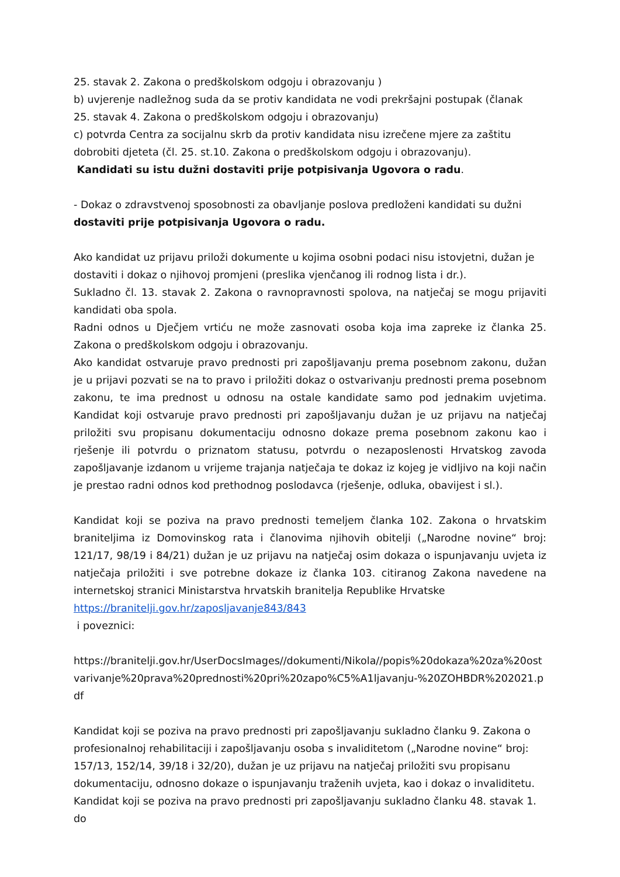25. stavak 2. Zakona o predškolskom odgoju i obrazovanju )
b) uvjerenje nadležnog suda da se protiv kandidata ne vodi prekršajni postupak (članak
25. stavak 4. Zakona o predškolskom odgoju i obrazovanju)
c) potvrda Centra za socijalnu skrb da protiv kandidata nisu izrečene mjere za zaštitu
dobrobiti djeteta (čl. 25. st.10. Zakona o predškolskom odgoju i obrazovanju).
Kandidati su istu dužni dostaviti prije potpisivanja Ugovora o radu.
- Dokaz o zdravstvenoj sposobnosti za obavljanje poslova predloženi kandidati su dužni dostaviti prije potpisivanja Ugovora o radu.
Ako kandidat uz prijavu priloži dokumente u kojima osobni podaci nisu istovjetni, dužan je dostaviti i dokaz o njihovoj promjeni (preslika vjenčanog ili rodnog lista i dr.).
Sukladno čl. 13. stavak 2. Zakona o ravnopravnosti spolova, na natječaj se mogu prijaviti kandidati oba spola.
Radni odnos u Dječjem vrtiću ne može zasnovati osoba koja ima zapreke iz članka 25. Zakona o predškolskom odgoju i obrazovanju.
Ako kandidat ostvaruje pravo prednosti pri zapošljavanju prema posebnom zakonu, dužan je u prijavi pozvati se na to pravo i priložiti dokaz o ostvarivanju prednosti prema posebnom zakonu, te ima prednost u odnosu na ostale kandidate samo pod jednakim uvjetima. Kandidat koji ostvaruje pravo prednosti pri zapošljavanju dužan je uz prijavu na natječaj priložiti svu propisanu dokumentaciju odnosno dokaze prema posebnom zakonu kao i rješenje ili potvrdu o priznatom statusu, potvrdu o nezaposlenosti Hrvatskog zavoda zapošljavanje izdanom u vrijeme trajanja natječaja te dokaz iz kojeg je vidljivo na koji način je prestao radni odnos kod prethodnog poslodavca (rješenje, odluka, obavijest i sl.).
Kandidat koji se poziva na pravo prednosti temeljem članka 102. Zakona o hrvatskim braniteljima iz Domovinskog rata i članovima njihovih obitelji („Narodne novine“ broj: 121/17, 98/19 i 84/21) dužan je uz prijavu na natječaj osim dokaza o ispunjavanju uvjeta iz natječaja priložiti i sve potrebne dokaze iz članka 103. citiranog Zakona navedene na internetskoj stranici Ministarstva hrvatskih branitelja Republike Hrvatske
https://branitelji.gov.hr/zaposljavanje843/843
i poveznici:
https://branitelji.gov.hr/UserDocsImages//dokumenti/Nikola//popis%20dokaza%20za%20ostvarivanje%20prava%20prednosti%20pri%20zapo%C5%A1ljavanju-%20ZOHBDR%202021.pdf
Kandidat koji se poziva na pravo prednosti pri zapošljavanju sukladno članku 9. Zakona o profesionalnoj rehabilitaciji i zapošljavanju osoba s invaliditetom („Narodne novine“ broj: 157/13, 152/14, 39/18 i 32/20), dužan je uz prijavu na natječaj priložiti svu propisanu dokumentaciju, odnosno dokaze o ispunjavanju traženih uvjeta, kao i dokaz o invaliditetu.
Kandidat koji se poziva na pravo prednosti pri zapošljavanju sukladno članku 48. stavak 1. do